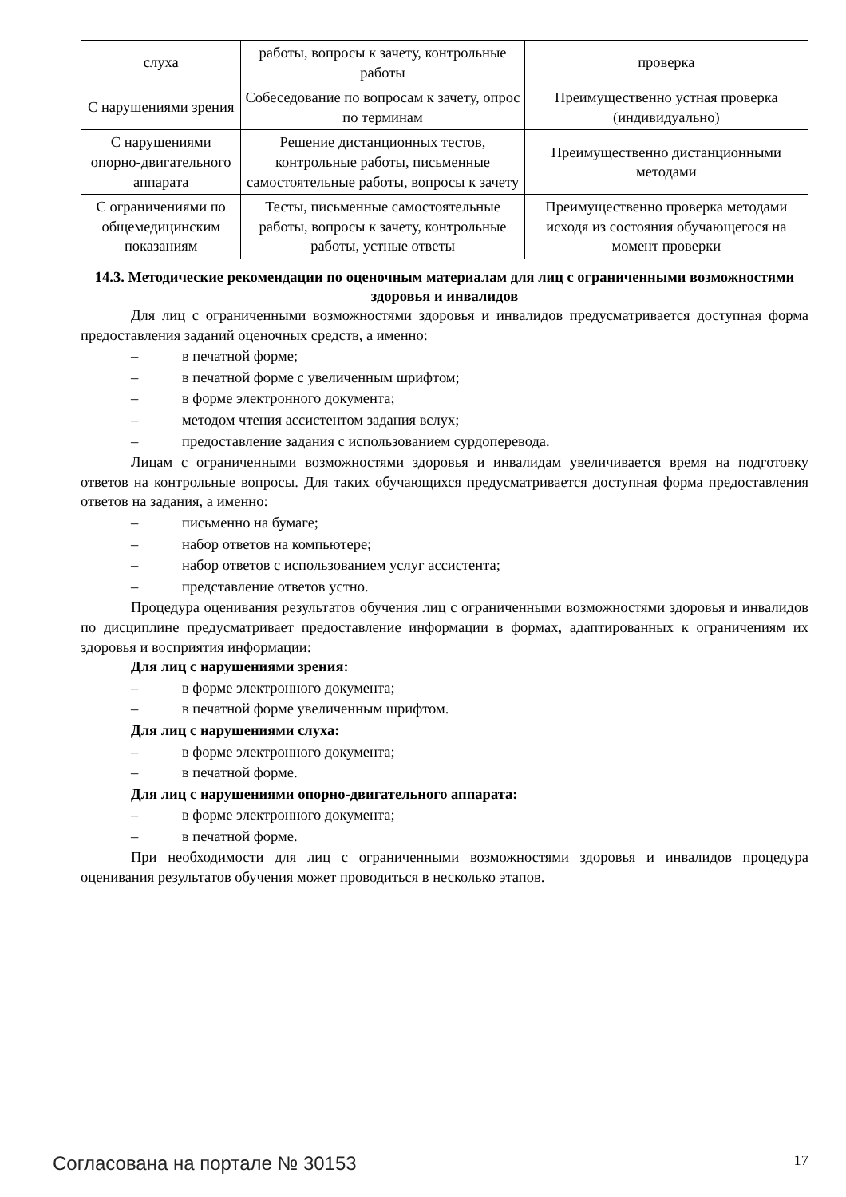| слуха | работы, вопросы к зачету, контрольные работы | проверка |
| С нарушениями зрения | Собеседование по вопросам к зачету, опрос по терминам | Преимущественно устная проверка (индивидуально) |
| С нарушениями опорно-двигательного аппарата | Решение дистанционных тестов, контрольные работы, письменные самостоятельные работы, вопросы к зачету | Преимущественно дистанционными методами |
| С ограничениями по общемедицинским показаниям | Тесты, письменные самостоятельные работы, вопросы к зачету, контрольные работы, устные ответы | Преимущественно проверка методами исходя из состояния обучающегося на момент проверки |
14.3. Методические рекомендации по оценочным материалам для лиц с ограниченными возможностями здоровья и инвалидов
Для лиц с ограниченными возможностями здоровья и инвалидов предусматривается доступная форма предоставления заданий оценочных средств, а именно:
– в печатной форме;
– в печатной форме с увеличенным шрифтом;
– в форме электронного документа;
– методом чтения ассистентом задания вслух;
– предоставление задания с использованием сурдоперевода.
Лицам с ограниченными возможностями здоровья и инвалидам увеличивается время на подготовку ответов на контрольные вопросы. Для таких обучающихся предусматривается доступная форма предоставления ответов на задания, а именно:
– письменно на бумаге;
– набор ответов на компьютере;
– набор ответов с использованием услуг ассистента;
– представление ответов устно.
Процедура оценивания результатов обучения лиц с ограниченными возможностями здоровья и инвалидов по дисциплине предусматривает предоставление информации в формах, адаптированных к ограничениям их здоровья и восприятия информации:
Для лиц с нарушениями зрения:
– в форме электронного документа;
– в печатной форме увеличенным шрифтом.
Для лиц с нарушениями слуха:
– в форме электронного документа;
– в печатной форме.
Для лиц с нарушениями опорно-двигательного аппарата:
– в форме электронного документа;
– в печатной форме.
При необходимости для лиц с ограниченными возможностями здоровья и инвалидов процедура оценивания результатов обучения может проводиться в несколько этапов.
Согласована на портале № 30153 17